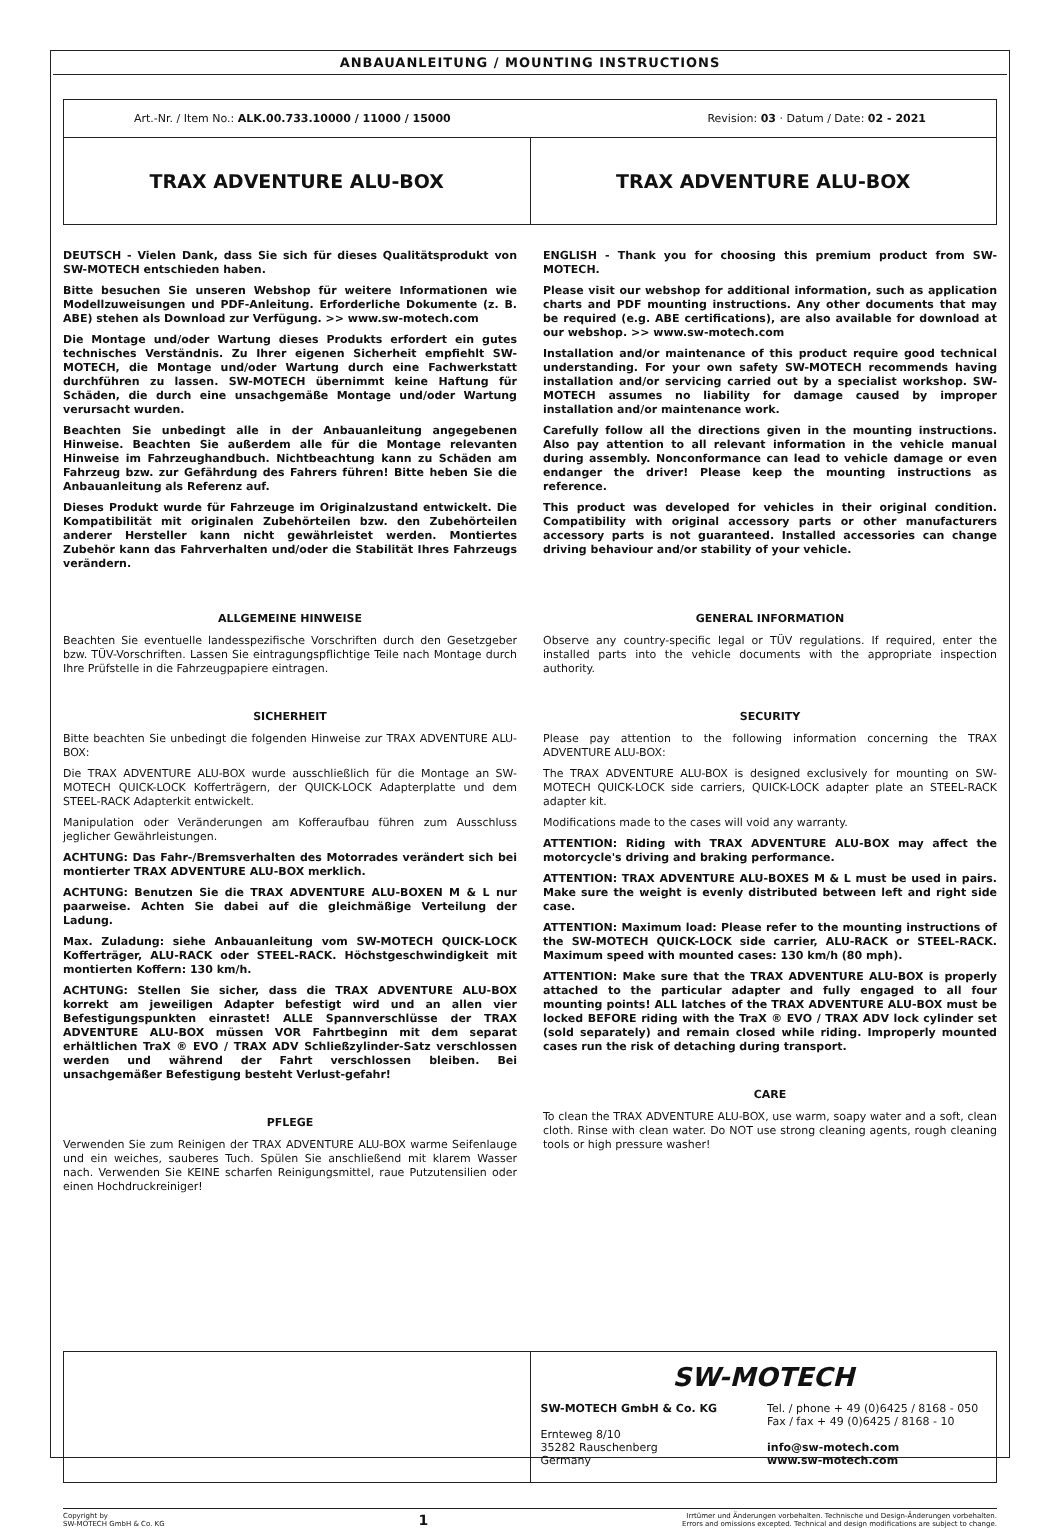ANBAUANLEITUNG / MOUNTING INSTRUCTIONS
| Art.-Nr. / Item No.: ALK.00.733.10000 / 11000 / 15000 Revision: 03 · Datum / Date: 02 - 2021 | |
| TRAX ADVENTURE ALU-BOX | TRAX ADVENTURE ALU-BOX |
DEUTSCH - Vielen Dank, dass Sie sich für dieses Qualitätsprodukt von SW-MOTECH entschieden haben.
Bitte besuchen Sie unseren Webshop für weitere Informationen wie Modellzuweisungen und PDF-Anleitung. Erforderliche Dokumente (z. B. ABE) stehen als Download zur Verfügung. >> www.sw-motech.com
Die Montage und/oder Wartung dieses Produkts erfordert ein gutes technisches Verständnis. Zu Ihrer eigenen Sicherheit empfiehlt SW-MOTECH, die Montage und/oder Wartung durch eine Fachwerkstatt durchführen zu lassen. SW-MOTECH übernimmt keine Haftung für Schäden, die durch eine unsachgemäße Montage und/oder Wartung verursacht wurden.
Beachten Sie unbedingt alle in der Anbauanleitung angegebenen Hinweise. Beachten Sie außerdem alle für die Montage relevanten Hinweise im Fahrzeughandbuch. Nichtbeachtung kann zu Schäden am Fahrzeug bzw. zur Gefährdung des Fahrers führen! Bitte heben Sie die Anbauanleitung als Referenz auf.
Dieses Produkt wurde für Fahrzeuge im Originalzustand entwickelt. Die Kompatibilität mit originalen Zubehörteilen bzw. den Zubehörteilen anderer Hersteller kann nicht gewährleistet werden. Montiertes Zubehör kann das Fahrverhalten und/oder die Stabilität Ihres Fahrzeugs verändern.
ENGLISH - Thank you for choosing this premium product from SW-MOTECH.
Please visit our webshop for additional information, such as application charts and PDF mounting instructions. Any other documents that may be required (e.g. ABE certifications), are also available for download at our webshop. >> www.sw-motech.com
Installation and/or maintenance of this product require good technical understanding. For your own safety SW-MOTECH recommends having installation and/or servicing carried out by a specialist workshop. SW-MOTECH assumes no liability for damage caused by improper installation and/or maintenance work.
Carefully follow all the directions given in the mounting instructions. Also pay attention to all relevant information in the vehicle manual during assembly. Nonconformance can lead to vehicle damage or even endanger the driver! Please keep the mounting instructions as reference.
This product was developed for vehicles in their original condition. Compatibility with original accessory parts or other manufacturers accessory parts is not guaranteed. Installed accessories can change driving behaviour and/or stability of your vehicle.
ALLGEMEINE HINWEISE
Beachten Sie eventuelle landesspezifische Vorschriften durch den Gesetzgeber bzw. TÜV-Vorschriften. Lassen Sie eintragungspflichtige Teile nach Montage durch Ihre Prüfstelle in die Fahrzeugpapiere eintragen.
SICHERHEIT
Bitte beachten Sie unbedingt die folgenden Hinweise zur TRAX ADVENTURE ALU-BOX:
Die TRAX ADVENTURE ALU-BOX wurde ausschließlich für die Montage an SW-MOTECH QUICK-LOCK Kofferträgern, der QUICK-LOCK Adapterplatte und dem STEEL-RACK Adapterkit entwickelt.
Manipulation oder Veränderungen am Kofferaufbau führen zum Ausschluss jeglicher Gewährleistungen.
ACHTUNG: Das Fahr-/Bremsverhalten des Motorrades verändert sich bei montierter TRAX ADVENTURE ALU-BOX merklich.
ACHTUNG: Benutzen Sie die TRAX ADVENTURE ALU-BOXEN M & L nur paarweise. Achten Sie dabei auf die gleichmäßige Verteilung der Ladung.
Max. Zuladung: siehe Anbauanleitung vom SW-MOTECH QUICK-LOCK Kofferträger, ALU-RACK oder STEEL-RACK. Höchstgeschwindigkeit mit montierten Koffern: 130 km/h.
ACHTUNG: Stellen Sie sicher, dass die TRAX ADVENTURE ALU-BOX korrekt am jeweiligen Adapter befestigt wird und an allen vier Befestigungspunkten einrastet! ALLE Spannverschlüsse der TRAX ADVENTURE ALU-BOX müssen VOR Fahrtbeginn mit dem separat erhältlichen TraX ® EVO / TRAX ADV Schließzylinder-Satz verschlossen werden und während der Fahrt verschlossen bleiben. Bei unsachgemäßer Befestigung besteht Verlust-gefahr!
PFLEGE
Verwenden Sie zum Reinigen der TRAX ADVENTURE ALU-BOX warme Seifenlauge und ein weiches, sauberes Tuch. Spülen Sie anschließend mit klarem Wasser nach. Verwenden Sie KEINE scharfen Reinigungsmittel, raue Putzutensilien oder einen Hochdruckreiniger!
GENERAL INFORMATION
Observe any country-specific legal or TÜV regulations. If required, enter the installed parts into the vehicle documents with the appropriate inspection authority.
SECURITY
Please pay attention to the following information concerning the TRAX ADVENTURE ALU-BOX:
The TRAX ADVENTURE ALU-BOX is designed exclusively for mounting on SW-MOTECH QUICK-LOCK side carriers, QUICK-LOCK adapter plate an STEEL-RACK adapter kit.
Modifications made to the cases will void any warranty.
ATTENTION: Riding with TRAX ADVENTURE ALU-BOX may affect the motorcycle's driving and braking performance.
ATTENTION: TRAX ADVENTURE ALU-BOXES M & L must be used in pairs. Make sure the weight is evenly distributed between left and right side case.
ATTENTION: Maximum load: Please refer to the mounting instructions of the SW-MOTECH QUICK-LOCK side carrier, ALU-RACK or STEEL-RACK. Maximum speed with mounted cases: 130 km/h (80 mph).
ATTENTION: Make sure that the TRAX ADVENTURE ALU-BOX is properly attached to the particular adapter and fully engaged to all four mounting points! ALL latches of the TRAX ADVENTURE ALU-BOX must be locked BEFORE riding with the TraX ® EVO / TRAX ADV lock cylinder set (sold separately) and remain closed while riding. Improperly mounted cases run the risk of detaching during transport.
CARE
To clean the TRAX ADVENTURE ALU-BOX, use warm, soapy water and a soft, clean cloth. Rinse with clean water. Do NOT use strong cleaning agents, rough cleaning tools or high pressure washer!
SW-MOTECH
SW-MOTECH GmbH & Co. KG
Ernteweg 8/10
35282 Rauschenberg
Germany
Tel. / phone + 49 (0)6425 / 8168 - 050
Fax / fax + 49 (0)6425 / 8168 - 10
info@sw-motech.com
www.sw-motech.com
Copyright by
SW-MOTECH GmbH & Co. KG
1
Irrtümer und Änderungen vorbehalten. Technische und Design-Änderungen vorbehalten.
Errors and omissions excepted. Technical and design modifications are subject to change.